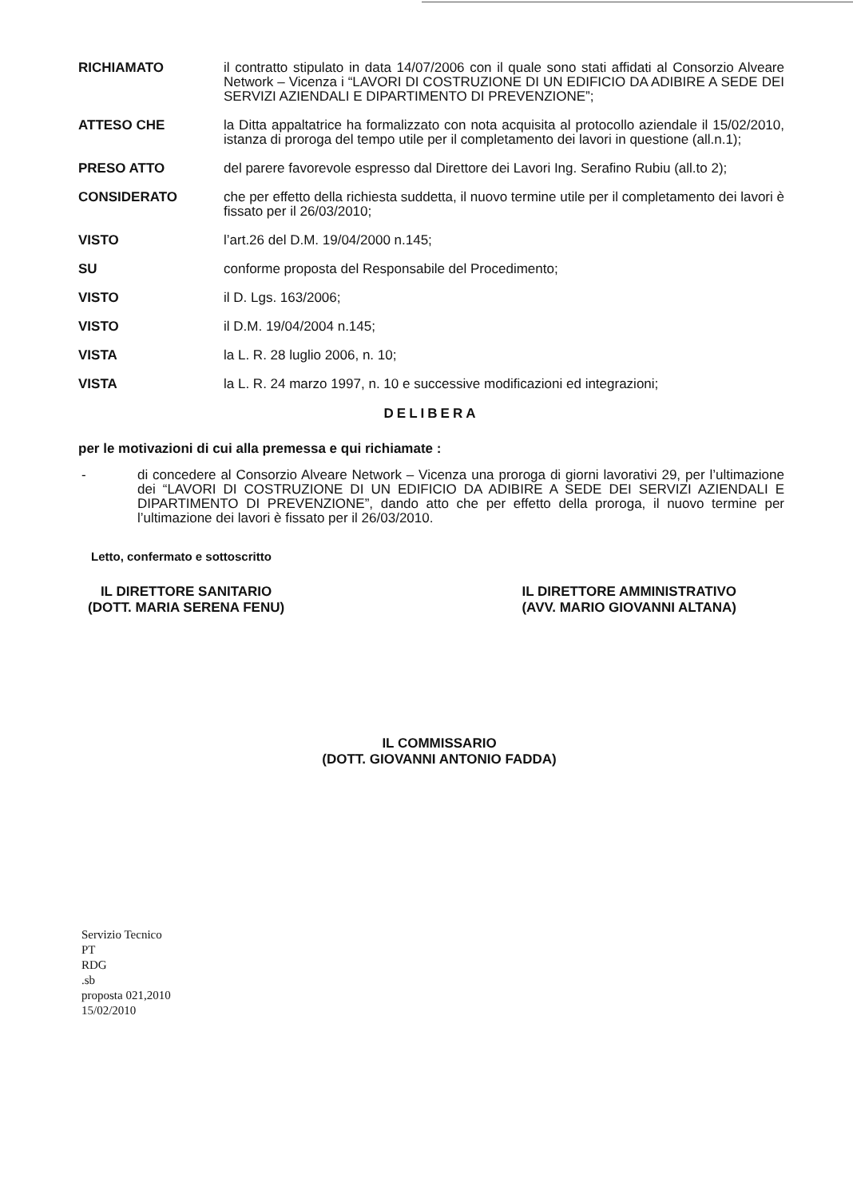RICHIAMATO il contratto stipulato in data 14/07/2006 con il quale sono stati affidati al Consorzio Alveare Network – Vicenza i “LAVORI DI COSTRUZIONE DI UN EDIFICIO DA ADIBIRE A SEDE DEI SERVIZI AZIENDALI E DIPARTIMENTO DI PREVENZIONE”;
ATTESO CHE la Ditta appaltatrice ha formalizzato con nota acquisita al protocollo aziendale il 15/02/2010, istanza di proroga del tempo utile per il completamento dei lavori in questione (all.n.1);
PRESO ATTO del parere favorevole espresso dal Direttore dei Lavori Ing. Serafino Rubiu (all.to 2);
CONSIDERATO che per effetto della richiesta suddetta, il nuovo termine utile per il completamento dei lavori è fissato per il 26/03/2010;
VISTO l’art.26 del D.M. 19/04/2000 n.145;
SU conforme proposta del Responsabile del Procedimento;
VISTO il D. Lgs. 163/2006;
VISTO il D.M. 19/04/2004 n.145;
VISTA la L. R. 28 luglio 2006, n. 10;
VISTA la L. R. 24 marzo 1997, n. 10 e successive modificazioni ed integrazioni;
DELIBERA
per le motivazioni di cui alla premessa e qui richiamate :
- di concedere al Consorzio Alveare Network – Vicenza una proroga di giorni lavorativi 29, per l’ultimazione dei “LAVORI DI COSTRUZIONE DI UN EDIFICIO DA ADIBIRE A SEDE DEI SERVIZI AZIENDALI E DIPARTIMENTO DI PREVENZIONE”, dando atto che per effetto della proroga, il nuovo termine per l’ultimazione dei lavori è fissato per il 26/03/2010.
Letto, confermato e sottoscritto
IL DIRETTORE SANITARIO
(DOTT. MARIA SERENA FENU)
IL DIRETTORE AMMINISTRATIVO
(AVV. MARIO GIOVANNI ALTANA)
IL COMMISSARIO
(DOTT. GIOVANNI ANTONIO FADDA)
Servizio Tecnico
PT
RDG
.sb
proposta 021,2010
15/02/2010